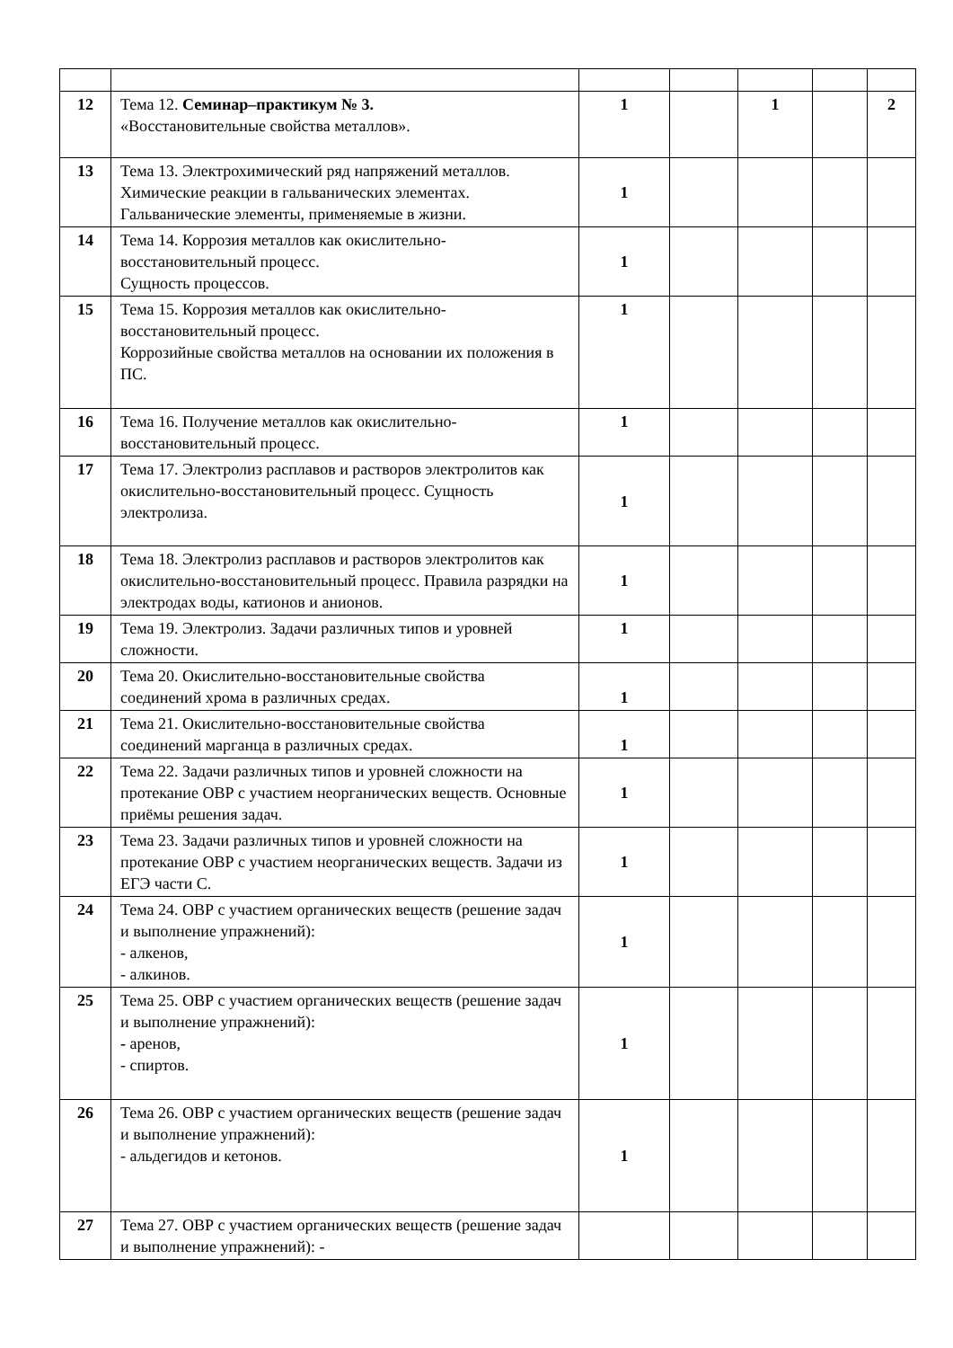| 12 | Тема 12. Семинар–практикум № 3. «Восстановительные свойства металлов». | 1 | | 1 | | 2 |
| 13 | Тема 13. Электрохимический ряд напряжений металлов. Химические реакции в гальванических элементах. Гальванические элементы, применяемые в жизни. | 1 | | | | |
| 14 | Тема 14. Коррозия металлов как окислительно-восстановительный процесс. Сущность процессов. | 1 | | | | |
| 15 | Тема 15. Коррозия металлов как окислительно-восстановительный процесс. Коррозийные свойства металлов на основании их положения в ПС. | 1 | | | | |
| 16 | Тема 16. Получение металлов как окислительно-восстановительный процесс. | 1 | | | | |
| 17 | Тема 17. Электролиз расплавов и растворов электролитов как окислительно-восстановительный процесс. Сущность электролиза. | 1 | | | | |
| 18 | Тема 18. Электролиз расплавов и растворов электролитов как окислительно-восстановительный процесс. Правила разрядки на электродах воды, катионов и анионов. | 1 | | | | |
| 19 | Тема 19. Электролиз. Задачи различных типов и уровней сложности. | 1 | | | | |
| 20 | Тема 20. Окислительно-восстановительные свойства соединений хрома в различных средах. | 1 | | | | |
| 21 | Тема 21. Окислительно-восстановительные свойства соединений марганца в различных средах. | 1 | | | | |
| 22 | Тема 22. Задачи различных типов и уровней сложности на протекание ОВР с участием неорганических веществ. Основные приёмы решения задач. | 1 | | | | |
| 23 | Тема 23. Задачи различных типов и уровней сложности на протекание ОВР с участием неорганических веществ. Задачи из ЕГЭ части С. | 1 | | | | |
| 24 | Тема 24. ОВР с участием органических веществ (решение задач и выполнение упражнений): - алкенов, - алкинов. | 1 | | | | |
| 25 | Тема 25. ОВР с участием органических веществ (решение задач и выполнение упражнений): - аренов, - спиртов. | 1 | | | | |
| 26 | Тема 26. ОВР с участием органических веществ (решение задач и выполнение упражнений): - альдегидов и кетонов. | 1 | | | | |
| 27 | Тема 27. ОВР с участием органических веществ (решение задач и выполнение упражнений): - | | | | | |